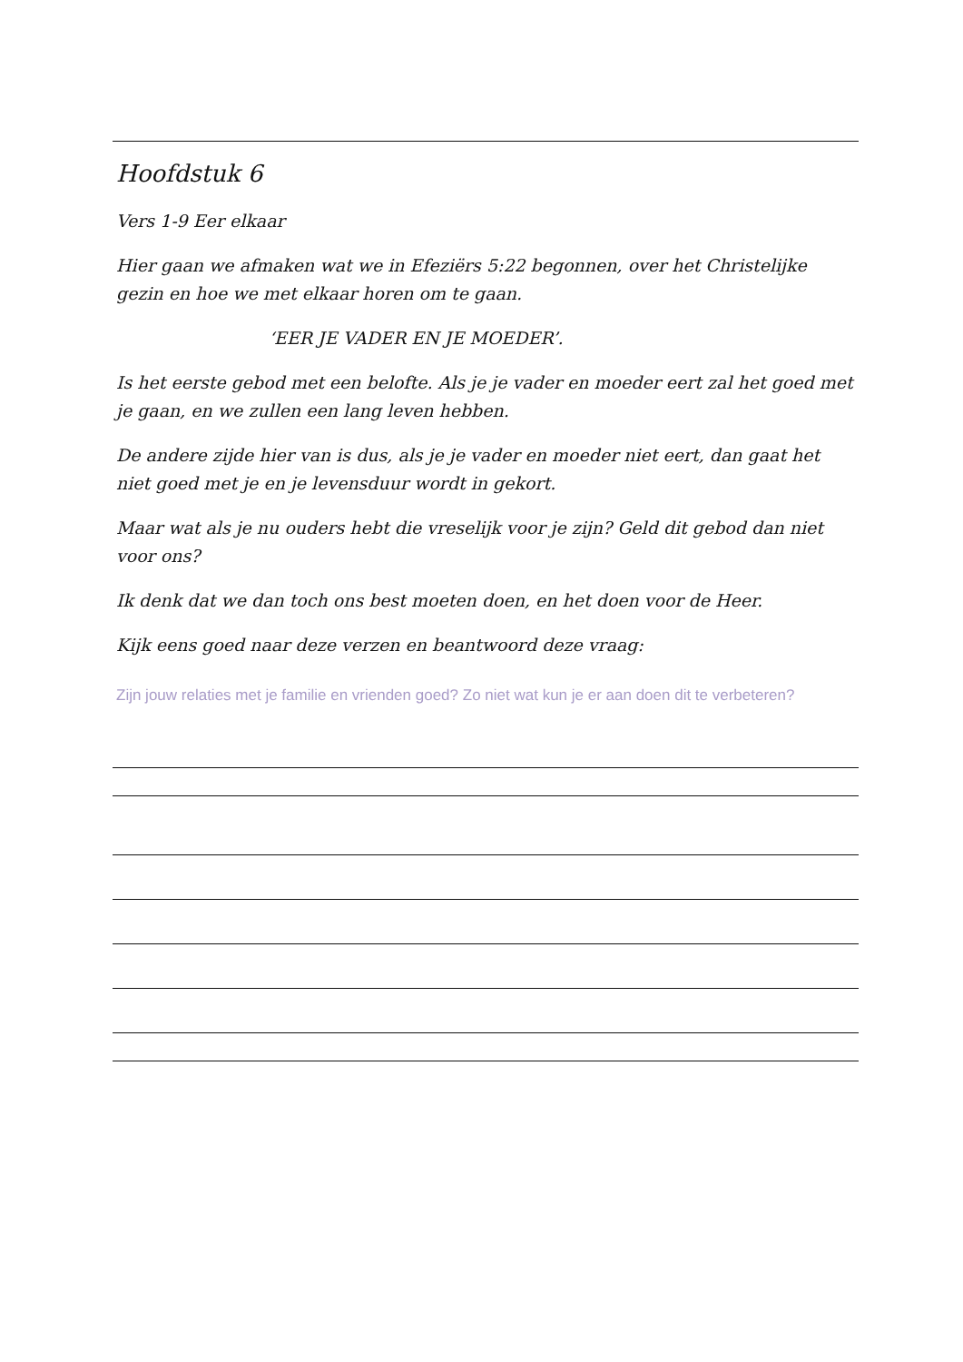Hoofdstuk 6
Vers 1-9 Eer elkaar
Hier gaan we afmaken wat we in Efeziërs 5:22 begonnen, over het Christelijke gezin en hoe we met elkaar horen om te gaan.
‘EER JE VADER EN JE MOEDER’.
Is het eerste gebod met een belofte. Als je je vader en moeder eert zal het goed met je gaan, en we zullen een lang leven hebben.
De andere zijde hier van is dus, als je je vader en moeder niet eert, dan gaat het niet goed met je en je levensduur wordt in gekort.
Maar wat als je nu ouders hebt die vreselijk voor je zijn? Geld dit gebod dan niet voor ons?
Ik denk dat we dan toch ons best moeten doen, en het doen voor de Heer.
Kijk eens goed naar deze verzen en beantwoord deze vraag:
Zijn jouw relaties met je familie en vrienden goed? Zo niet wat kun je er aan doen dit te verbeteren?